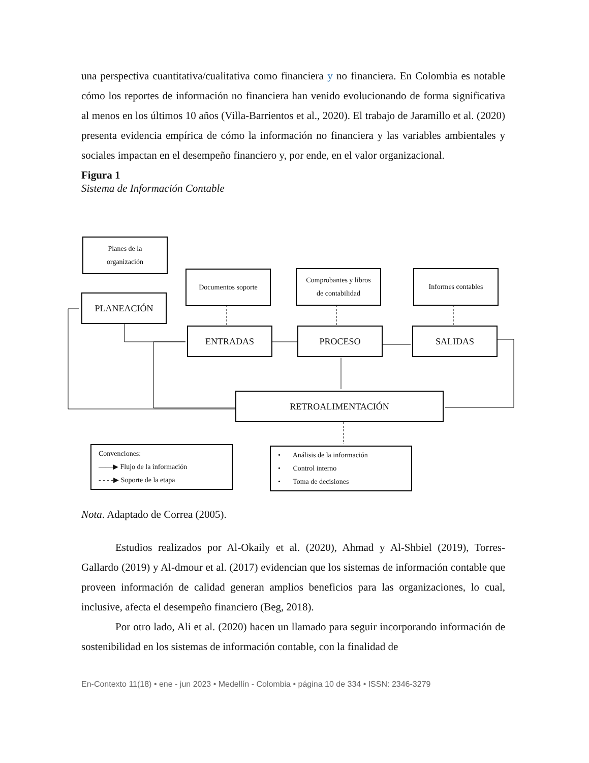una perspectiva cuantitativa/cualitativa como financiera y no financiera. En Colombia es notable cómo los reportes de información no financiera han venido evolucionando de forma significativa al menos en los últimos 10 años (Villa-Barrientos et al., 2020). El trabajo de Jaramillo et al. (2020) presenta evidencia empírica de cómo la información no financiera y las variables ambientales y sociales impactan en el desempeño financiero y, por ende, en el valor organizacional.
Figura 1
Sistema de Información Contable
Planes de la
organización
PLANEACIÓN
Documentos soporte
Comprobantes y libros
de contabilidad
Informes contables
ENTRADA​S PROCESO SALIDAS
RETROALIMENTACIÓN
Convenciones:
——▶ Flujo de la información
- - - -▶ Soporte de la etapa
• Análisis de la información
• Control interno
• Toma de decisiones
Nota. Adaptado de Correa (2005).
Estudios realizados por Al-Okaily et al. (2020), Ahmad y Al-Shbiel (2019), Torres-Gallardo (2019) y Al-dmour et al. (2017) evidencian que los sistemas de información contable que proveen información de calidad generan amplios beneficios para las organizaciones, lo cual, inclusive, afecta el desempeño financiero (Beg, 2018).
Por otro lado, Ali et al. (2020) hacen un llamado para seguir incorporando información de sostenibilidad en los sistemas de información contable, con la finalidad de
En-Contexto 11(18) • ene - jun 2023 • Medellín - Colombia • página 10 de 334 • ISSN: 2346-3279